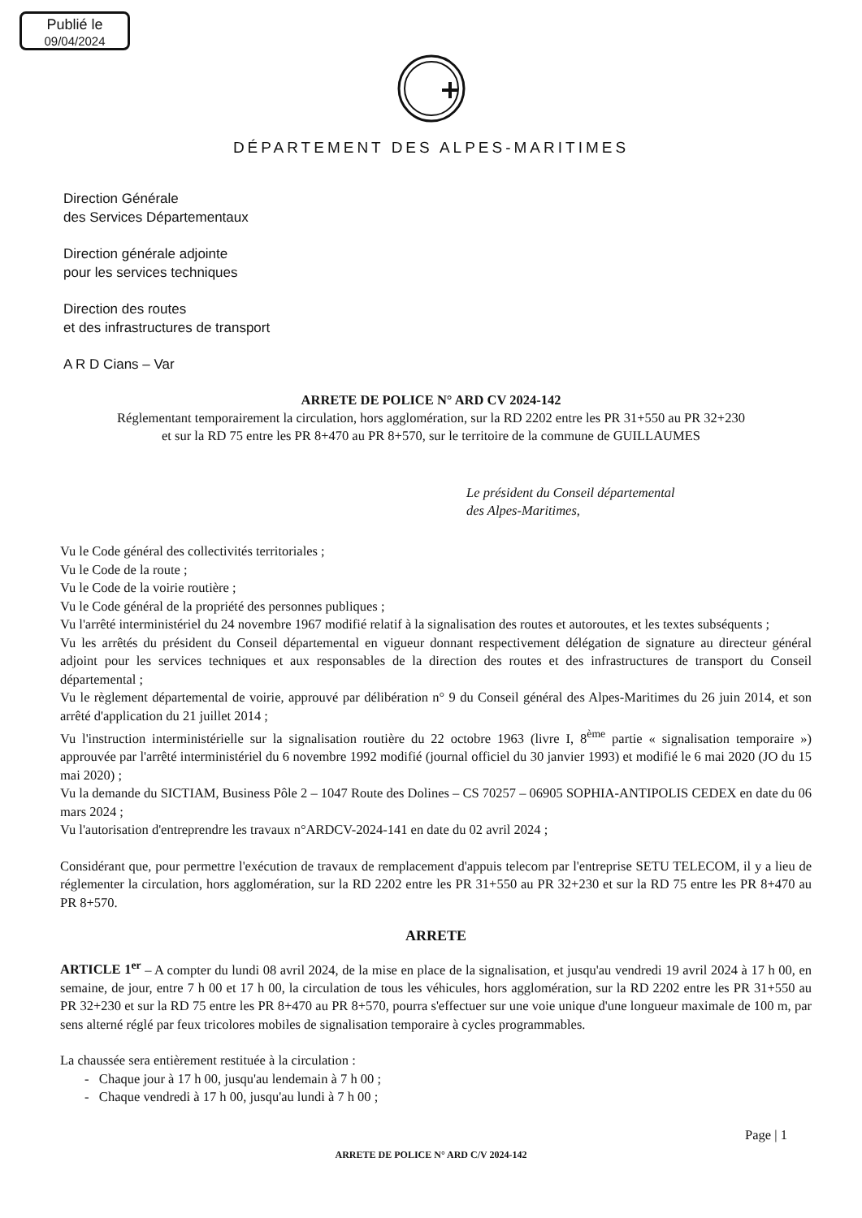Publié le
09/04/2024
DÉPARTEMENT DES ALPES-MARITIMES
Direction Générale
des Services Départementaux
Direction générale adjointe
pour les services techniques
Direction des routes
et des infrastructures de transport
A R D Cians – Var
ARRETE DE POLICE N° ARD CV 2024-142
Réglementant temporairement la circulation, hors agglomération, sur la RD 2202 entre les PR 31+550 au PR 32+230
et sur la RD 75 entre les PR 8+470 au PR 8+570, sur le territoire de la commune de GUILLAUMES
Le président du Conseil départemental
des Alpes-Maritimes,
Vu le Code général des collectivités territoriales ;
Vu le Code de la route ;
Vu le Code de la voirie routière ;
Vu le Code général de la propriété des personnes publiques ;
Vu l'arrêté interministériel du 24 novembre 1967 modifié relatif à la signalisation des routes et autoroutes, et les textes subséquents ;
Vu les arrêtés du président du Conseil départemental en vigueur donnant respectivement délégation de signature au directeur général adjoint pour les services techniques et aux responsables de la direction des routes et des infrastructures de transport du Conseil départemental ;
Vu le règlement départemental de voirie, approuvé par délibération n° 9 du Conseil général des Alpes-Maritimes du 26 juin 2014, et son arrêté d'application du 21 juillet 2014 ;
Vu l'instruction interministérielle sur la signalisation routière du 22 octobre 1963 (livre I, 8<sup>ème</sup> partie « signalisation temporaire ») approuvée par l'arrêté interministériel du 6 novembre 1992 modifié (journal officiel du 30 janvier 1993) et modifié le 6 mai 2020 (JO du 15 mai 2020) ;
Vu la demande du SICTIAM, Business Pôle 2 – 1047 Route des Dolines – CS 70257 – 06905 SOPHIA-ANTIPOLIS CEDEX en date du 06 mars 2024 ;
Vu l'autorisation d'entreprendre les travaux n°ARDCV-2024-141 en date du 02 avril 2024 ;
Considérant que, pour permettre l'exécution de travaux de remplacement d'appuis telecom par l'entreprise SETU TELECOM, il y a lieu de réglementer la circulation, hors agglomération, sur la RD 2202 entre les PR 31+550 au PR 32+230 et sur la RD 75 entre les PR 8+470 au PR 8+570.
ARRETE
ARTICLE 1<sup>er</sup> – A compter du lundi 08 avril 2024, de la mise en place de la signalisation, et jusqu'au vendredi 19 avril 2024 à 17 h 00, en semaine, de jour, entre 7 h 00 et 17 h 00, la circulation de tous les véhicules, hors agglomération, sur la RD 2202 entre les PR 31+550 au PR 32+230 et sur la RD 75 entre les PR 8+470 au PR 8+570, pourra s'effectuer sur une voie unique d'une longueur maximale de 100 m, par sens alterné réglé par feux tricolores mobiles de signalisation temporaire à cycles programmables.
La chaussée sera entièrement restituée à la circulation :
- Chaque jour à 17 h 00, jusqu'au lendemain à 7 h 00 ;
- Chaque vendredi à 17 h 00, jusqu'au lundi à 7 h 00 ;
Page | 1
ARRETE DE POLICE N° ARD C/V 2024-142